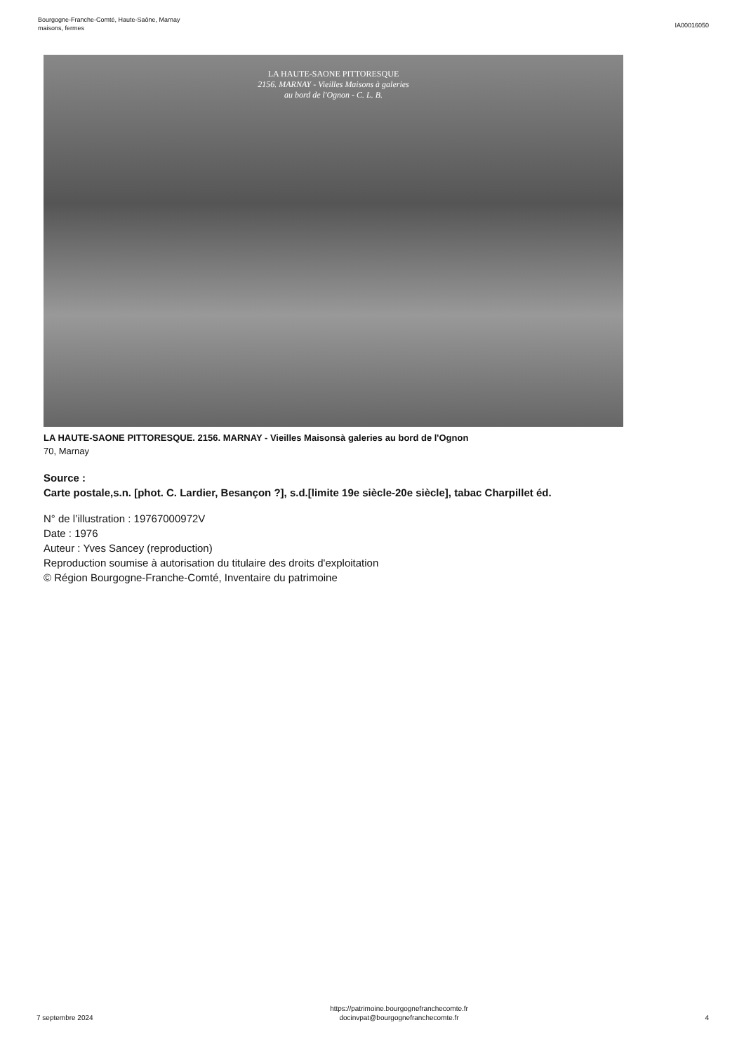Bourgogne-Franche-Comté, Haute-Saône, Marnay
maisons, fermes
IA00016050
LA HAUTE-SAONE PITTORESQUE
2156. MARNAY - Vieilles Maisons à galeries
au bord de l'Ognon - C. L. B.
LA HAUTE-SAONE PITTORESQUE. 2156. MARNAY - Vieilles Maisonsà galeries au bord de l'Ognon
70, Marnay
Source :
Carte postale,s.n. [phot. C. Lardier, Besançon ?], s.d.[limite 19e siècle-20e siècle], tabac Charpillet éd.
N° de l’illustration : 19767000972V
Date : 1976
Auteur : Yves Sancey (reproduction)
Reproduction soumise à autorisation du titulaire des droits d'exploitation
© Région Bourgogne-Franche-Comté, Inventaire du patrimoine
7 septembre 2024
https://patrimoine.bourgognefranchecomte.fr
docinvpat@bourgognefranchecomte.fr
4